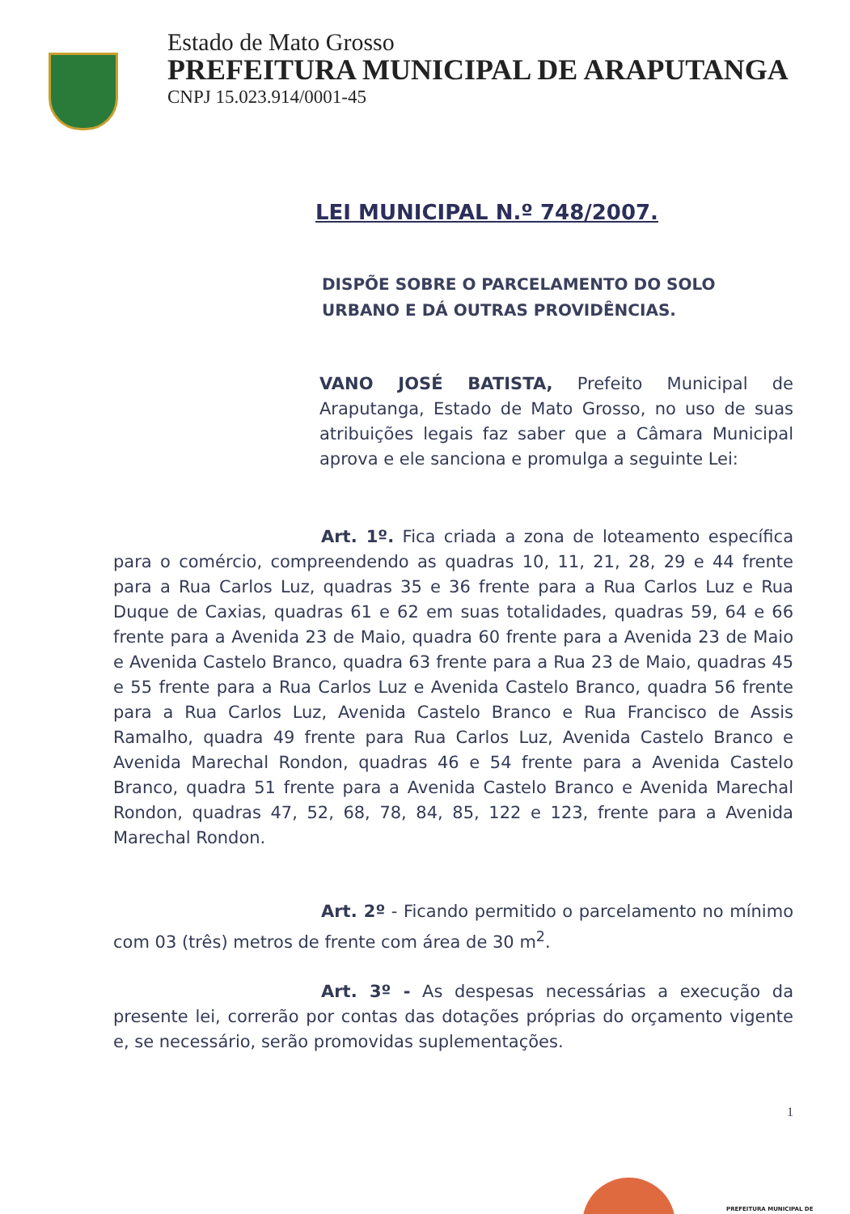Estado de Mato Grosso
PREFEITURA MUNICIPAL DE ARAPUTANGA
CNPJ 15.023.914/0001-45
LEI MUNICIPAL N.º 748/2007.
DISPÕE SOBRE O PARCELAMENTO DO SOLO URBANO E DÁ OUTRAS PROVIDÊNCIAS.
VANO JOSÉ BATISTA, Prefeito Municipal de Araputanga, Estado de Mato Grosso, no uso de suas atribuições legais faz saber que a Câmara Municipal aprova e ele sanciona e promulga a seguinte Lei:
Art. 1º. Fica criada a zona de loteamento específica para o comércio, compreendendo as quadras 10, 11, 21, 28, 29 e 44 frente para a Rua Carlos Luz, quadras 35 e 36 frente para a Rua Carlos Luz e Rua Duque de Caxias, quadras 61 e 62 em suas totalidades, quadras 59, 64 e 66 frente para a Avenida 23 de Maio, quadra 60 frente para a Avenida 23 de Maio e Avenida Castelo Branco, quadra 63 frente para a Rua 23 de Maio, quadras 45 e 55 frente para a Rua Carlos Luz e Avenida Castelo Branco, quadra 56 frente para a Rua Carlos Luz, Avenida Castelo Branco e Rua Francisco de Assis Ramalho, quadra 49 frente para Rua Carlos Luz, Avenida Castelo Branco e Avenida Marechal Rondon, quadras 46 e 54 frente para a Avenida Castelo Branco, quadra 51 frente para a Avenida Castelo Branco e Avenida Marechal Rondon, quadras 47, 52, 68, 78, 84, 85, 122 e 123, frente para a Avenida Marechal Rondon.
Art. 2º - Ficando permitido o parcelamento no mínimo com 03 (três) metros de frente com área de 30 m<sup>2</sup>.
Art. 3º - As despesas necessárias a execução da presente lei, correrão por contas das dotações próprias do orçamento vigente e, se necessário, serão promovidas suplementações.
1
PREFEITURA MUNICIPAL DE